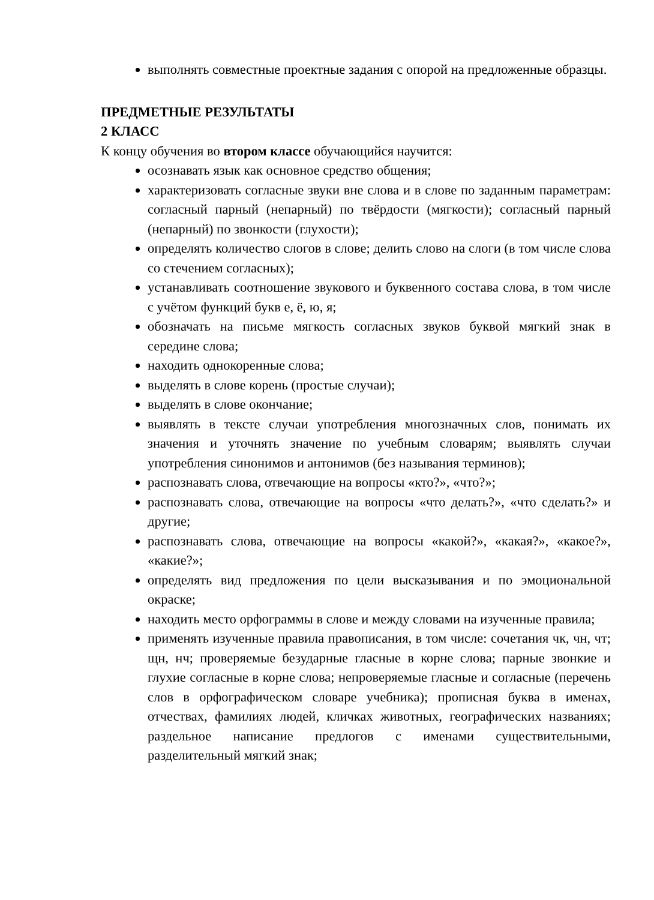выполнять совместные проектные задания с опорой на предложенные образцы.
ПРЕДМЕТНЫЕ РЕЗУЛЬТАТЫ
2 КЛАСС
К концу обучения во втором классе обучающийся научится:
осознавать язык как основное средство общения;
характеризовать согласные звуки вне слова и в слове по заданным параметрам: согласный парный (непарный) по твёрдости (мягкости); согласный парный (непарный) по звонкости (глухости);
определять количество слогов в слове; делить слово на слоги (в том числе слова со стечением согласных);
устанавливать соотношение звукового и буквенного состава слова, в том числе с учётом функций букв е, ё, ю, я;
обозначать на письме мягкость согласных звуков буквой мягкий знак в середине слова;
находить однокоренные слова;
выделять в слове корень (простые случаи);
выделять в слове окончание;
выявлять в тексте случаи употребления многозначных слов, понимать их значения и уточнять значение по учебным словарям; выявлять случаи употребления синонимов и антонимов (без называния терминов);
распознавать слова, отвечающие на вопросы «кто?», «что?»;
распознавать слова, отвечающие на вопросы «что делать?», «что сделать?» и другие;
распознавать слова, отвечающие на вопросы «какой?», «какая?», «какое?», «какие?»;
определять вид предложения по цели высказывания и по эмоциональной окраске;
находить место орфограммы в слове и между словами на изученные правила;
применять изученные правила правописания, в том числе: сочетания чк, чн, чт; щн, нч; проверяемые безударные гласные в корне слова; парные звонкие и глухие согласные в корне слова; непроверяемые гласные и согласные (перечень слов в орфографическом словаре учебника); прописная буква в именах, отчествах, фамилиях людей, кличках животных, географических названиях; раздельное написание предлогов с именами существительными, разделительный мягкий знак;